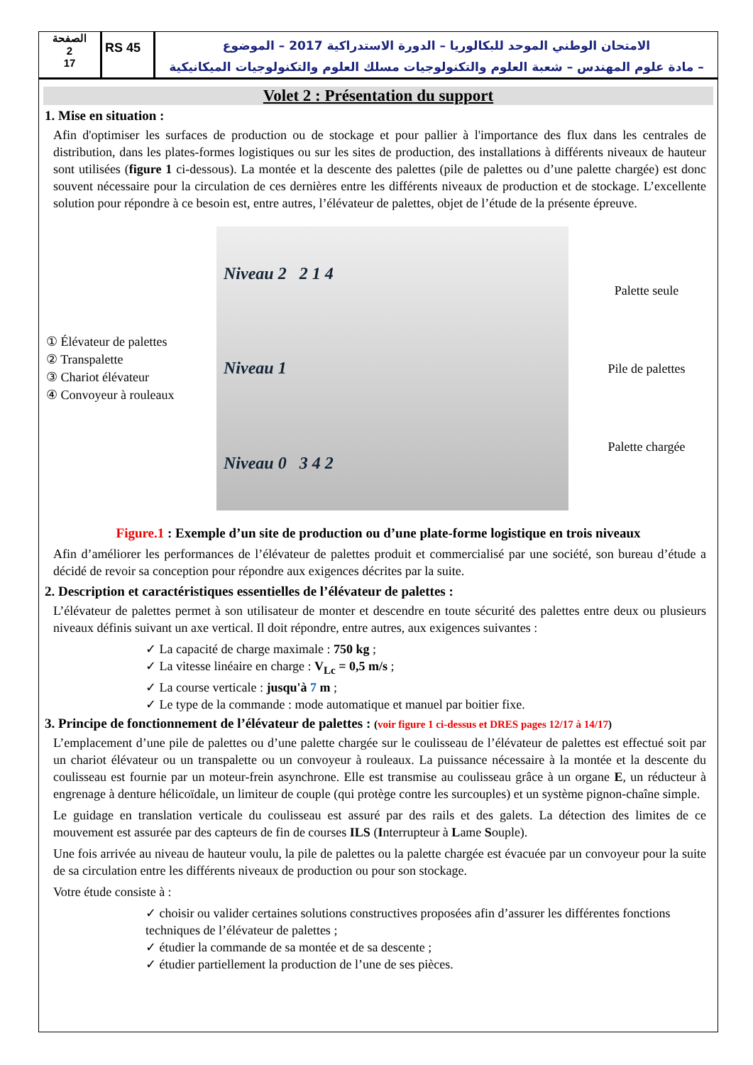الصفحة
2
17
RS 45
الامتحان الوطني الموحد للبكالوريا – الدورة الاستدراكية 2017 – الموضوع
– مادة علوم المهندس – شعبة العلوم والتكنولوجيات مسلك العلوم والتكنولوجيات الميكانيكية
Volet 2 : Présentation du support
1. Mise en situation :
Afin d'optimiser les surfaces de production ou de stockage et pour pallier à l'importance des flux dans les centrales de distribution, dans les plates-formes logistiques ou sur les sites de production, des installations à différents niveaux de hauteur sont utilisées (figure 1 ci-dessous). La montée et la descente des palettes (pile de palettes ou d’une palette chargée) est donc souvent nécessaire pour la circulation de ces dernières entre les différents niveaux de production et de stockage. L’excellente solution pour répondre à ce besoin est, entre autres, l’élévateur de palettes, objet de l’étude de la présente épreuve.
① Élévateur de palettes
② Transpalette
③ Chariot élévateur
④ Convoyeur à rouleaux
Niveau 2 2 1 4
Niveau 1
Niveau 0 3 4 2
Palette seule
Pile de palettes
Palette chargée
Figure.1 : Exemple d’un site de production ou d’une plate-forme logistique en trois niveaux
Afin d’améliorer les performances de l’élévateur de palettes produit et commercialisé par une société, son bureau d’étude a décidé de revoir sa conception pour répondre aux exigences décrites par la suite.
2. Description et caractéristiques essentielles de l’élévateur de palettes :
L’élévateur de palettes permet à son utilisateur de monter et descendre en toute sécurité des palettes entre deux ou plusieurs niveaux définis suivant un axe vertical. Il doit répondre, entre autres, aux exigences suivantes :
La capacité de charge maximale : 750 kg ;
La vitesse linéaire en charge : V<sub>Lc</sub> = 0,5 m/s ;
La course verticale : jusqu'à 7 m ;
Le type de la commande : mode automatique et manuel par boitier fixe.
3. Principe de fonctionnement de l’élévateur de palettes : (voir figure 1 ci-dessus et DRES pages 12/17 à 14/17)
L’emplacement d’une pile de palettes ou d’une palette chargée sur le coulisseau de l’élévateur de palettes est effectué soit par un chariot élévateur ou un transpalette ou un convoyeur à rouleaux. La puissance nécessaire à la montée et la descente du coulisseau est fournie par un moteur-frein asynchrone. Elle est transmise au coulisseau grâce à un organe E, un réducteur à engrenage à denture hélicoïdale, un limiteur de couple (qui protège contre les surcouples) et un système pignon-chaîne simple.
Le guidage en translation verticale du coulisseau est assuré par des rails et des galets. La détection des limites de ce mouvement est assurée par des capteurs de fin de courses ILS (Interrupteur à Lame Souple).
Une fois arrivée au niveau de hauteur voulu, la pile de palettes ou la palette chargée est évacuée par un convoyeur pour la suite de sa circulation entre les différents niveaux de production ou pour son stockage.
Votre étude consiste à :
choisir ou valider certaines solutions constructives proposées afin d’assurer les différentes fonctions techniques de l’élévateur de palettes ;
étudier la commande de sa montée et de sa descente ;
étudier partiellement la production de l’une de ses pièces.